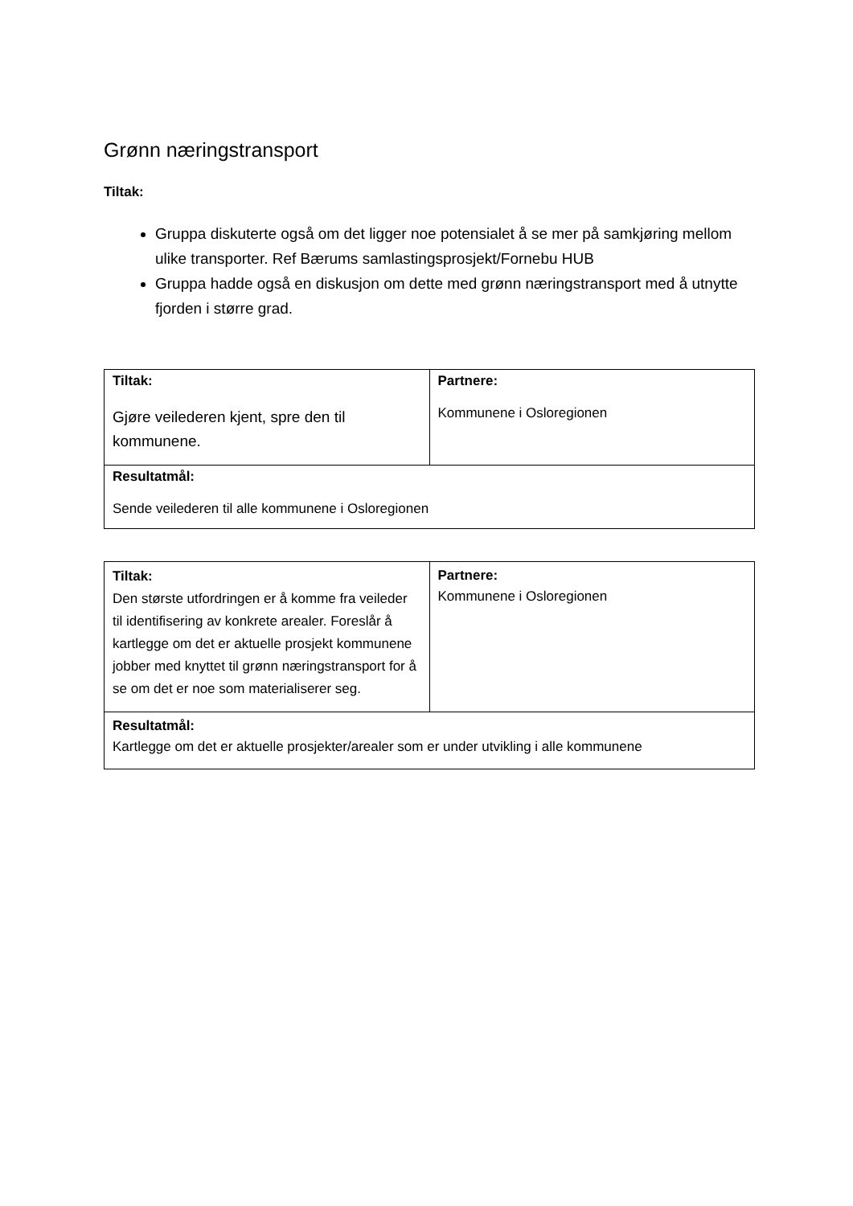Grønn næringstransport
Tiltak:
Gruppa diskuterte også om det ligger noe potensialet å se mer på samkjøring mellom ulike transporter. Ref Bærums samlastingsprosjekt/Fornebu HUB
Gruppa hadde også en diskusjon om dette med grønn næringstransport med å utnytte fjorden i større grad.
| Tiltak: Gjøre veilederen kjent, spre den til kommunene. | Partnere: Kommunene i Osloregionen |
| Resultatmål: Sende veilederen til alle kommunene i Osloregionen | |
| Tiltak: Den største utfordringen er å komme fra veileder til identifisering av konkrete arealer. Foreslår å kartlegge om det er aktuelle prosjekt kommunene jobber med knyttet til grønn næringstransport for å se om det er noe som materialiserer seg. | Partnere: Kommunene i Osloregionen |
| Resultatmål: Kartlegge om det er aktuelle prosjekter/arealer som er under utvikling i alle kommunene | |